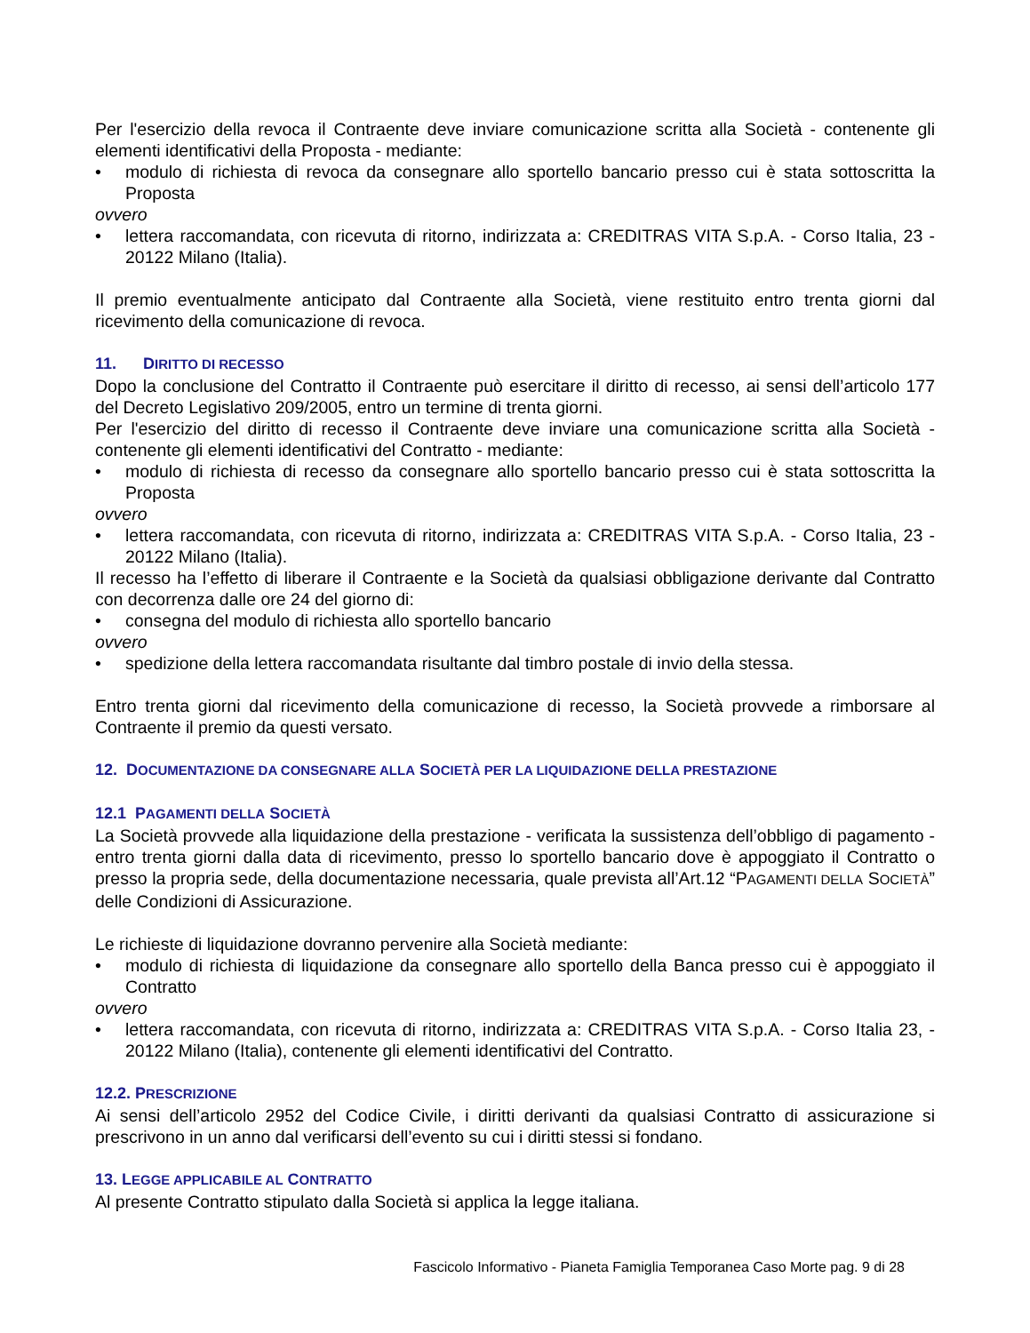Per l'esercizio della revoca il Contraente deve inviare comunicazione scritta alla Società - contenente gli elementi identificativi della Proposta - mediante:
modulo di richiesta di revoca da consegnare allo sportello bancario presso cui è stata sottoscritta la Proposta
ovvero
lettera raccomandata, con ricevuta di ritorno, indirizzata a: CREDITRAS VITA S.p.A. - Corso Italia, 23 - 20122 Milano (Italia).
Il premio eventualmente anticipato dal Contraente alla Società, viene restituito entro trenta giorni dal ricevimento della comunicazione di revoca.
11. DIRITTO DI RECESSO
Dopo la conclusione del Contratto il Contraente può esercitare il diritto di recesso, ai sensi dell’articolo 177 del Decreto Legislativo 209/2005, entro un termine di trenta giorni.
Per l'esercizio del diritto di recesso il Contraente deve inviare una comunicazione scritta alla Società - contenente gli elementi identificativi del Contratto - mediante:
modulo di richiesta di recesso da consegnare allo sportello bancario presso cui è stata sottoscritta la Proposta
ovvero
lettera raccomandata, con ricevuta di ritorno, indirizzata a: CREDITRAS VITA S.p.A. - Corso Italia, 23 - 20122 Milano (Italia).
Il recesso ha l’effetto di liberare il Contraente e la Società da qualsiasi obbligazione derivante dal Contratto con decorrenza dalle ore 24 del giorno di:
consegna del modulo di richiesta allo sportello bancario
ovvero
spedizione della lettera raccomandata risultante dal timbro postale di invio della stessa.
Entro trenta giorni dal ricevimento della comunicazione di recesso, la Società provvede a rimborsare al Contraente il premio da questi versato.
12. DOCUMENTAZIONE DA CONSEGNARE ALLA SOCIETÀ PER LA LIQUIDAZIONE DELLA PRESTAZIONE
12.1 PAGAMENTI DELLA SOCIETÀ
La Società provvede alla liquidazione della prestazione - verificata la sussistenza dell’obbligo di pagamento - entro trenta giorni dalla data di ricevimento, presso lo sportello bancario dove è appoggiato il Contratto o presso la propria sede, della documentazione necessaria, quale prevista all’Art.12 “PAGAMENTI DELLA SOCIETÀ” delle Condizioni di Assicurazione.
Le richieste di liquidazione dovranno pervenire alla Società mediante:
modulo di richiesta di liquidazione da consegnare allo sportello della Banca presso cui è appoggiato il Contratto
ovvero
lettera raccomandata, con ricevuta di ritorno, indirizzata a: CREDITRAS VITA S.p.A. - Corso Italia 23, - 20122 Milano (Italia), contenente gli elementi identificativi del Contratto.
12.2. PRESCRIZIONE
Ai sensi dell’articolo 2952 del Codice Civile, i diritti derivanti da qualsiasi Contratto di assicurazione si prescrivono in un anno dal verificarsi dell’evento su cui i diritti stessi si fondano.
13. LEGGE APPLICABILE AL CONTRATTO
Al presente Contratto stipulato dalla Società si applica la legge italiana.
Fascicolo Informativo - Pianeta Famiglia Temporanea Caso Morte pag. 9 di 28